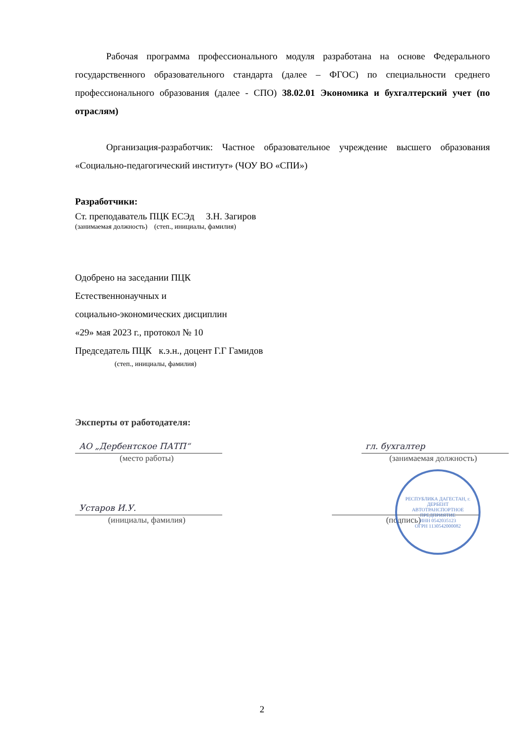Рабочая программа профессионального модуля разработана на основе Федерального государственного образовательного стандарта (далее – ФГОС) по специальности среднего профессионального образования (далее - СПО) 38.02.01 Экономика и бухгалтерский учет (по отраслям)
Организация-разработчик: Частное образовательное учреждение высшего образования «Социально-педагогический институт» (ЧОУ ВО «СПИ»)
Разработчики:
Ст. преподаватель ПЦК ЕСЭд З.Н. Загиров
(занимаемая должность) (степ., инициалы, фамилия)
Одобрено на заседании ПЦК
Естественнонаучных и
социально-экономических дисциплин
«29» мая 2023 г., протокол № 10
Председатель ПЦК к.э.н., доцент Г.Г Гамидов
(степ., инициалы, фамилия)
Эксперты от работодателя:
АО „Дербентское ПАТП“
(место работы)
гл. бухгалтер
(занимаемая должность)
Устаров И.У.
(инициалы, фамилия)
(подпись)
РЕСПУБЛИКА ДАГЕСТАН, г. ДЕРБЕНТ
АВТОТРАНСПОРТНОЕ ПРЕДПРИЯТИЕ
ИНН 0542035123
ОГРН 1130542000082
2